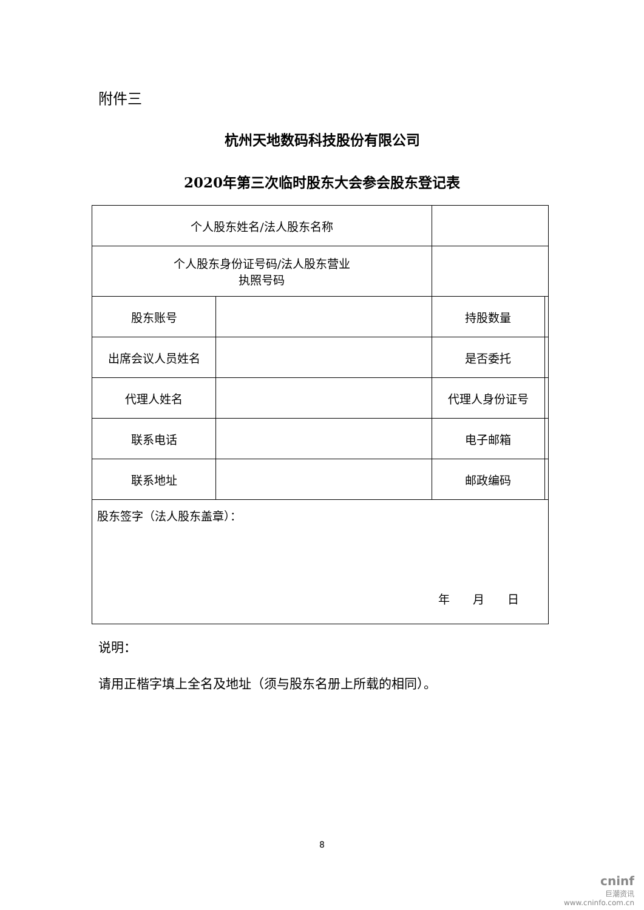附件三
杭州天地数码科技股份有限公司
2020年第三次临时股东大会参会股东登记表
| 个人股东姓名/法人股东名称 | | | |
| 个人股东身份证号码/法人股东营业 执照号码 | | | |
| 股东账号 | | 持股数量 | |
| 出席会议人员姓名 | | 是否委托 | |
| 代理人姓名 | | 代理人身份证号 | |
| 联系电话 | | 电子邮箱 | |
| 联系地址 | | 邮政编码 | |
| 股东签字（法人股东盖章）： 年 月 日 | | | |
说明：
请用正楷字填上全名及地址（须与股东名册上所载的相同）。
8
cninf
巨潮资讯
www.cninfo.com.cn